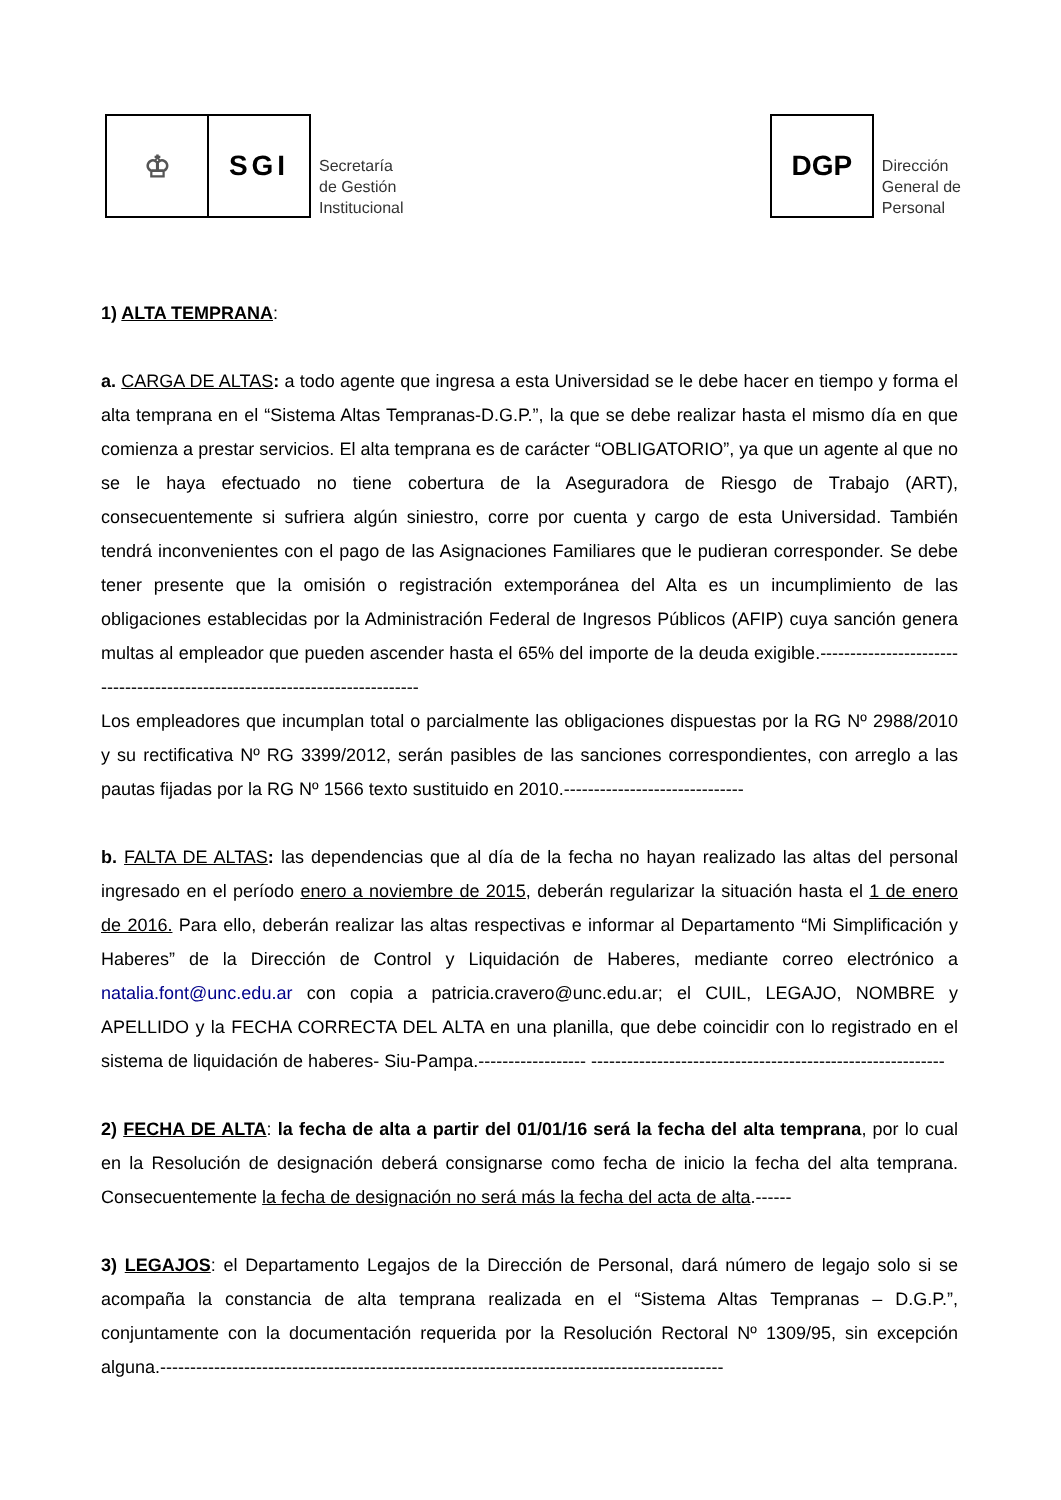♔
SGI
Secretaría
de Gestión
Institucional
DGP
Dirección
General de
Personal
1) ALTA TEMPRANA:
a. CARGA DE ALTAS: a todo agente que ingresa a esta Universidad se le debe hacer en tiempo y forma el alta temprana en el “Sistema Altas Tempranas-D.G.P.”, la que se debe realizar hasta el mismo día en que comienza a prestar servicios. El alta temprana es de carácter “OBLIGATORIO”, ya que un agente al que no se le haya efectuado no tiene cobertura de la Aseguradora de Riesgo de Trabajo (ART), consecuentemente si sufriera algún siniestro, corre por cuenta y cargo de esta Universidad. También tendrá inconvenientes con el pago de las Asignaciones Familiares que le pudieran corresponder. Se debe tener presente que la omisión o registración extemporánea del Alta es un incumplimiento de las obligaciones establecidas por la Administración Federal de Ingresos Públicos (AFIP) cuya sanción genera multas al empleador que pueden ascender hasta el 65% del importe de la deuda exigible.----------------------------------------------------------------------------
Los empleadores que incumplan total o parcialmente las obligaciones dispuestas por la RG Nº 2988/2010 y su rectificativa Nº RG 3399/2012, serán pasibles de las sanciones correspondientes, con arreglo a las pautas fijadas por la RG Nº 1566 texto sustituido en 2010.------------------------------
b. FALTA DE ALTAS: las dependencias que al día de la fecha no hayan realizado las altas del personal ingresado en el período enero a noviembre de 2015, deberán regularizar la situación hasta el 1 de enero de 2016. Para ello, deberán realizar las altas respectivas e informar al Departamento “Mi Simplificación y Haberes” de la Dirección de Control y Liquidación de Haberes, mediante correo electrónico a natalia.font@unc.edu.ar con copia a patricia.cravero@unc.edu.ar; el CUIL, LEGAJO, NOMBRE y APELLIDO y la FECHA CORRECTA DEL ALTA en una planilla, que debe coincidir con lo registrado en el sistema de liquidación de haberes- Siu-Pampa.------------------ -----------------------------------------------------------
2) FECHA DE ALTA: la fecha de alta a partir del 01/01/16 será la fecha del alta temprana, por lo cual en la Resolución de designación deberá consignarse como fecha de inicio la fecha del alta temprana. Consecuentemente la fecha de designación no será más la fecha del acta de alta.------
3) LEGAJOS: el Departamento Legajos de la Dirección de Personal, dará número de legajo solo si se acompaña la constancia de alta temprana realizada en el “Sistema Altas Tempranas – D.G.P.”, conjuntamente con la documentación requerida por la Resolución Rectoral Nº 1309/95, sin excepción alguna.----------------------------------------------------------------------------------------------